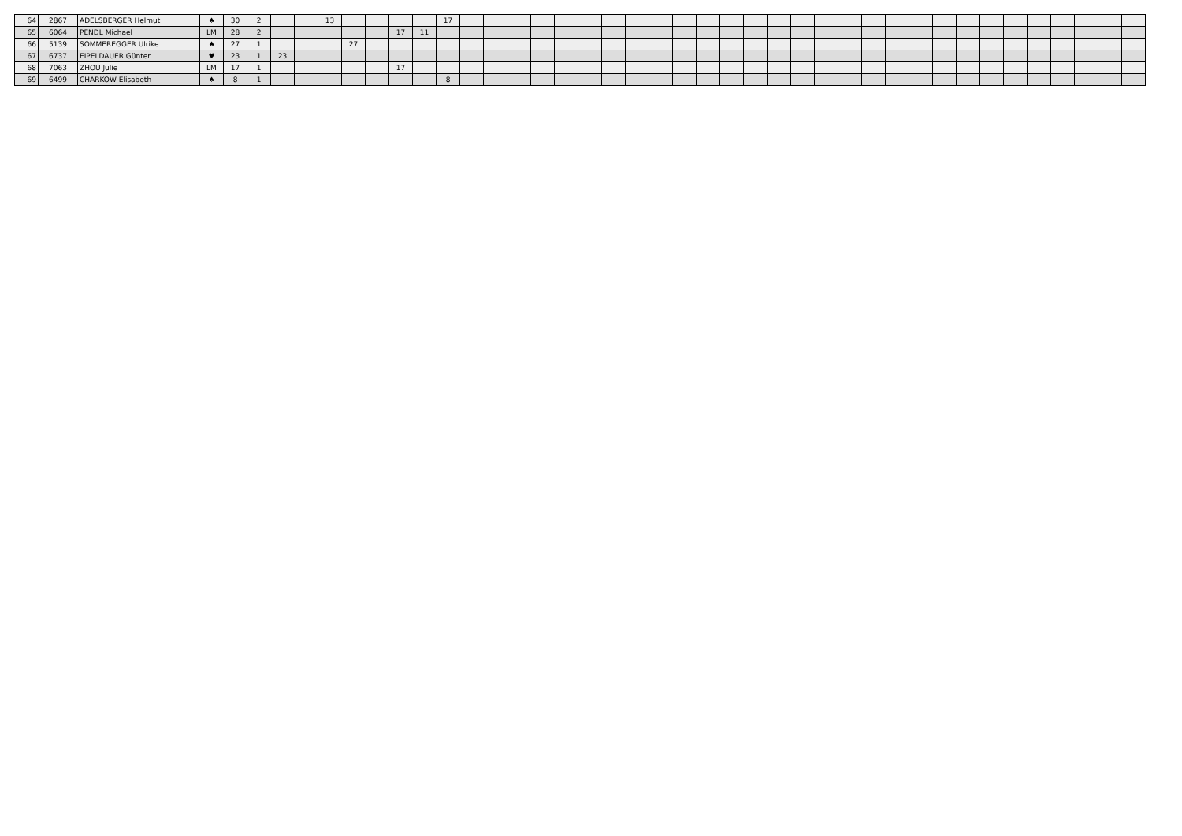| 64 | 2867 | ADELSBERGER Helmut | ♠ | 30 | 2 | | | 13 | | | | | 17 | | | | | | | | | | | | | | | | | | | | | | | | | | | | | |
| 65 | 6064 | PENDL Michael | LM | 28 | 2 | | | | | | 17 | 11 | | | | | | | | | | | | | | | | | | | | | | | | | | | | | | |
| 66 | 5139 | SOMMEREGGER Ulrike | ♠ | 27 | 1 | | | | 27 | | | | | | | | | | | | | | | | | | | | | | | | | | | | | | | | | |
| 67 | 6737 | EIPELDAUER Günter | ♥ | 23 | 1 | 23 | | | | | | | | | | | | | | | | | | | | | | | | | | | | | | | | | | | | |
| 68 | 7063 | ZHOU Julie | LM | 17 | 1 | | | | | | 17 | | | | | | | | | | | | | | | | | | | | | | | | | | | | | | | |
| 69 | 6499 | CHARKOW Elisabeth | ♠ | 8 | 1 | | | | | | | | 8 | | | | | | | | | | | | | | | | | | | | | | | | | | | | | |